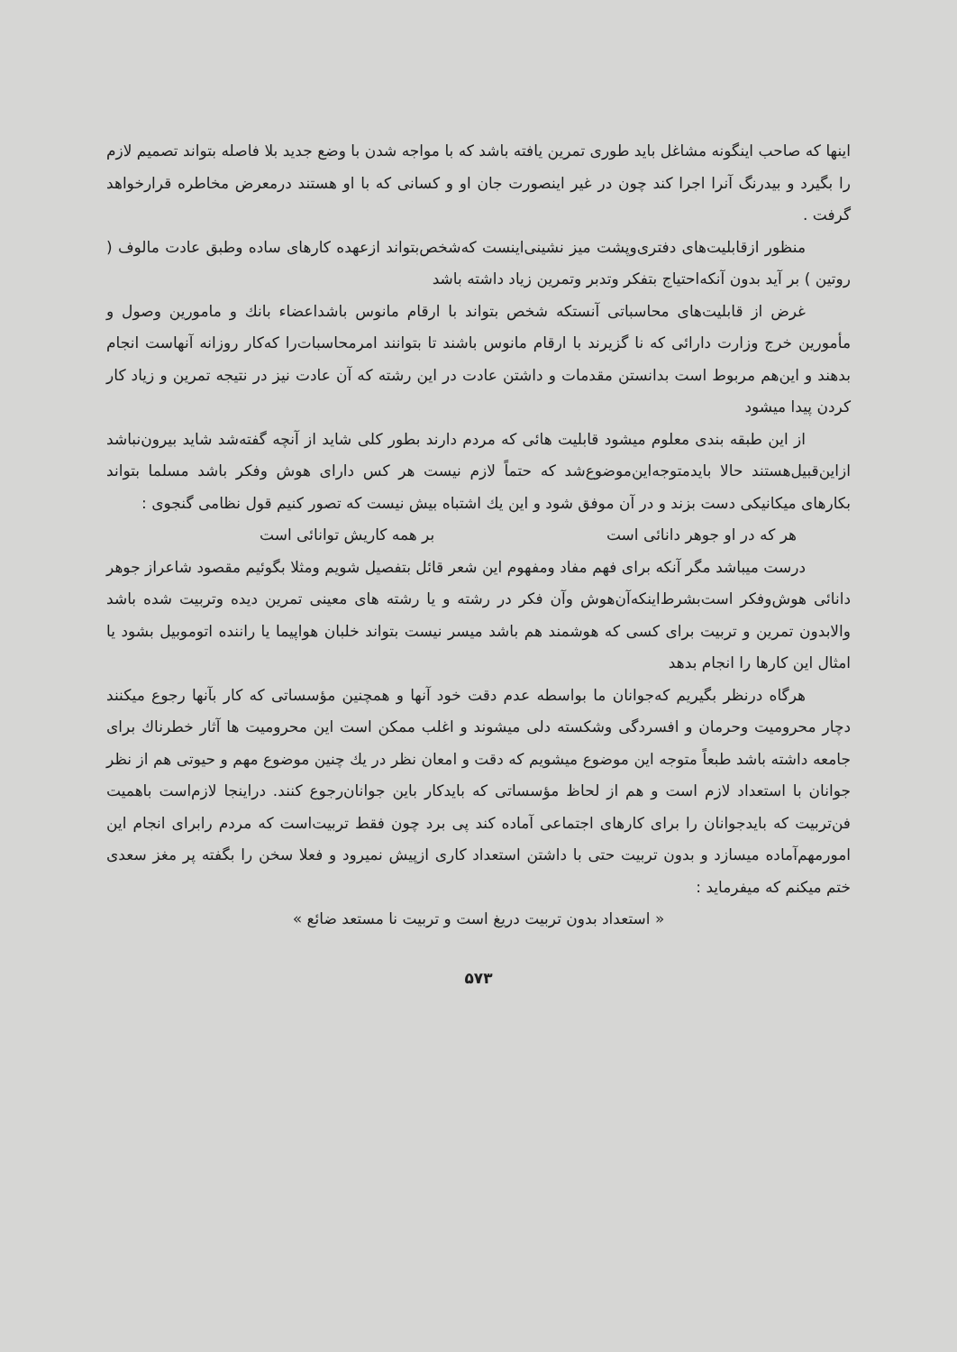اینها که صاحب اینگونه مشاغل باید طوری تمرین یافته باشد که با مواجه شدن با وضع جدید بلا فاصله بتواند تصمیم لازم را بگیرد و بیدرنگ آنرا اجرا کند چون در غیر اینصورت جان او و کسانی که با او هستند درمعرض مخاطره قرارخواهد گرفت .
منظور ازقابلیت‌های دفتری‌وپشت میز نشینی‌اینست که‌شخص‌بتواند ازعهده کارهای ساده وطبق عادت مالوف ( روتین ) بر آید بدون آنکه‌احتیاج بتفکر وتدبر وتمرین زیاد داشته باشد
غرض از قابلیت‌های محاسباتی آنستکه شخص بتواند با ارقام مانوس باشداعضاء بانك و مامورین وصول و مأمورین خرج وزارت دارائی که نا گزیرند با ارقام مانوس باشند تا بتوانند امرمحاسبات‌را که‌کار روزانه آنهاست انجام بدهند و این‌هم مربوط است بدانستن مقدمات و داشتن عادت در این رشته که آن عادت نیز در نتیجه تمرین و زیاد کار کردن پیدا میشود
از این طبقه بندی معلوم میشود قابلیت هائی که مردم دارند بطور کلی شاید از آنچه گفته‌شد شاید بیرون‌نباشد ازاین‌قبیل‌هستند حالا بایدمتوجه‌این‌موضوع‌شد که حتماً لازم نیست هر کس دارای هوش وفکر باشد مسلما بتواند بکارهای میکانیکی دست بزند و در آن موفق شود و این یك اشتباه بیش نیست که تصور کنیم قول نظامی گنجوی :
هر که در او جوهر دانائی است بر همه کاریش توانائی است
درست میباشد مگر آنکه برای فهم مفاد ومفهوم این شعر قائل بتفصیل شویم ومثلا بگوئیم مقصود شاعراز جوهر دانائی هوش‌وفکر است‌بشرط‌اینکه‌آن‌هوش وآن فکر در رشته و یا رشته های معینی تمرین دیده وتربیت شده باشد والابدون تمرین و تربیت برای کسی که هوشمند هم باشد میسر نیست بتواند خلبان هواپیما یا راننده اتوموبیل بشود یا امثال این کارها را انجام بدهد
هرگاه درنظر بگیریم که‌جوانان ما بواسطه عدم دقت خود آنها و همچنین مؤسساتی که کار بآنها رجوع میکنند دچار محرومیت وحرمان و افسردگی وشکسته دلی میشوند و اغلب ممکن است این محرومیت ها آثار خطرناك برای جامعه داشته باشد طبعاً متوجه این موضوع میشویم که دقت و امعان نظر در یك چنین موضوع مهم و حیوتی هم از نظر جوانان با استعداد لازم است و هم از لحاظ مؤسساتی که بایدکار باین جوانان‌رجوع کنند. دراینجا لازم‌است باهمیت فن‌تربیت که بایدجوانان را برای کارهای اجتماعی آماده کند پی برد چون فقط تربیت‌است که مردم رابرای انجام این امورمهم‌آماده میسازد و بدون تربیت حتی با داشتن استعداد کاری ازپیش نمیرود و فعلا سخن را بگفته پر مغز سعدی ختم میکنم که میفرماید :
« استعداد بدون تربیت دریغ است و تربیت نا مستعد ضائع »
۵۷۳